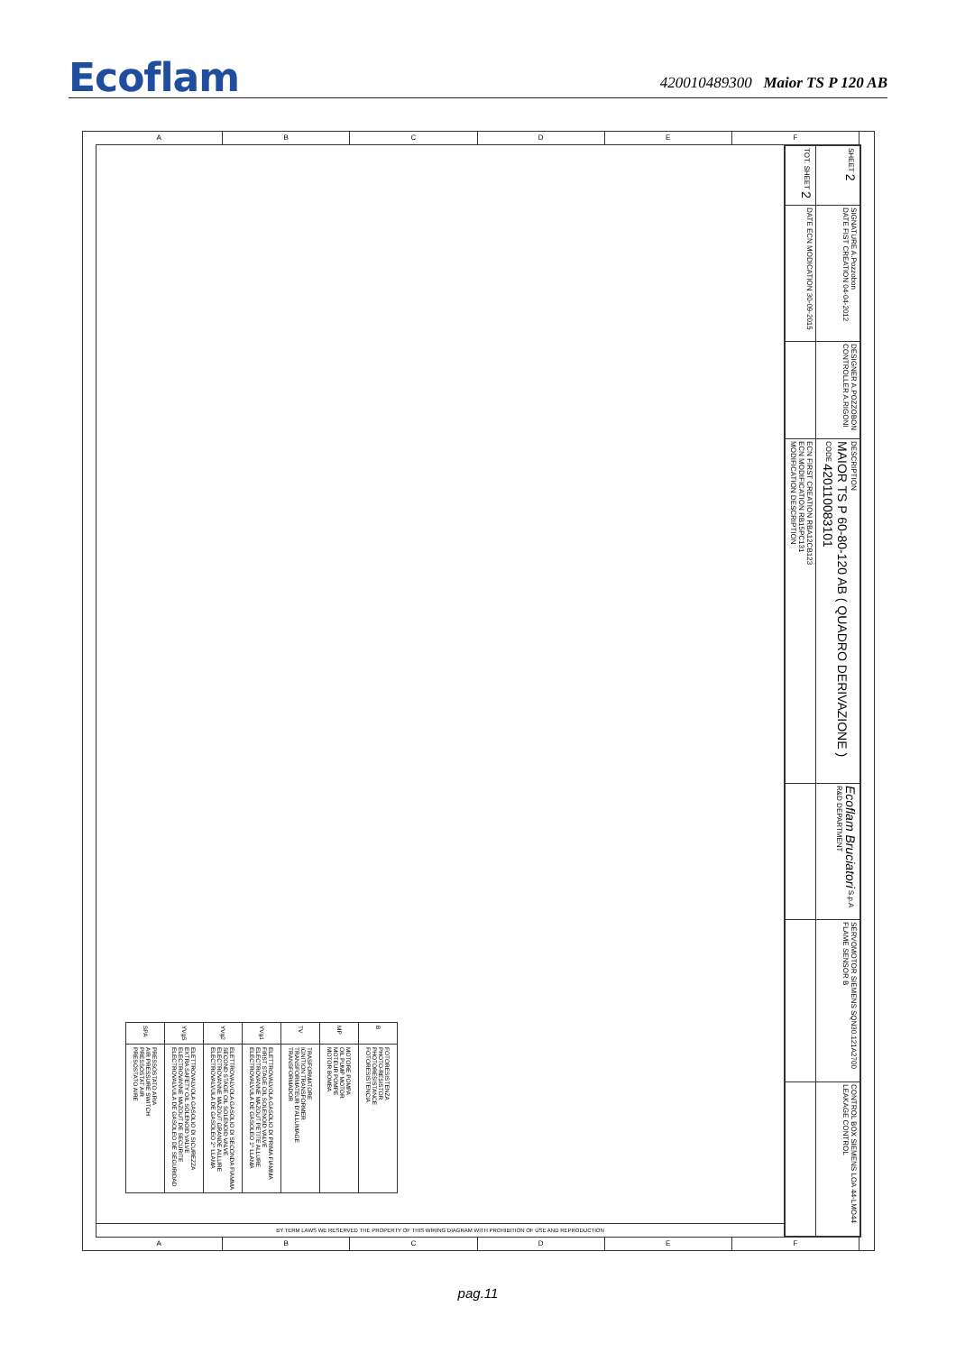Ecoflam
420010489300 Maior TS P 120 AB
A B C D E F
| B | FOTORESISTENZA PHOTO-RESISTOR PHOTORESISTANCE FOTORESISTENCIA |
| MP | MOTORE POMPA OIL PUMP MOTOR MOTEUR POMPE MOTOR BOMBA |
| TV | TRASFORMATORE IGNITION TRANSFORMER TRANSFORMATEUR D'ALLUMAGE TRANSFORMADOR |
| YVg1 | ELETTROVALVOLA GASOLIO DI PRIMA FIAMMA FIRST STAGE OIL SOLENOID VALVE ELECTROVANNE MAZOUT PETITE ALLURE ELECTROVALVULA DE GASOLEO 1^ LLAMA |
| YVg2 | ELETTROVALVOLA GASOLIO DI SECONDA FIAMMA SECOND STAGE OIL SOLENOID VALVE ELECTROVANNE MAZOUT GRANDE ALLURE ELECTROVALVULA DE GASOLEO 2^ LLAMA |
| YVgS | ELETTROVALVOLA GASOLIO DI SICUREZZA EXTRA SAFETY OIL SOLENOID VALVE ELECTROVANNE MAZOUT DE SECURITE ELECTROVALVULA DE GASOLEO DE SEGURIDAD |
| SPA | PRESSOSTATO ARIA AIR PRESSURE SWITCH PRESSOSTAT AIR PRESOSTATO AIRE |
BY TERM LAWS WE RESERVED THE PROPERTY OF THIS WIRING DIAGRAM WITH PROHIBITION OF USE AND REPRODUCTION
| SHEET 2 | SIGNATURE A.Pozzobon DATE FIST CREATION 04-04-2012 | DESIGNER A.POZZOBON CONTROLLER A.RIGONI | DESCRIPTION MAIOR TS P 60-80-120 AB ( QUADRO DERIVAZIONE ) CODE 420110083101 | Ecoflam Bruciatori S.p.A R&D DEPARTMENT | SERVOMOTOR SIEMENS SQN30.121A2700 FLAME SENSOR B | CONTROL BOX SIEMENS LOA 44-LMO44 LEAKAGE CONTROL |
| TOT. SHEET 2 | DATE ECN MODICATION 30-09-2015 | | ECN FIRST CREATION RBA12CB123 ECN MODIFICATION RB15PC131 MODIFICATION DESCRIPTION | | | |
A B C D E F
pag.11